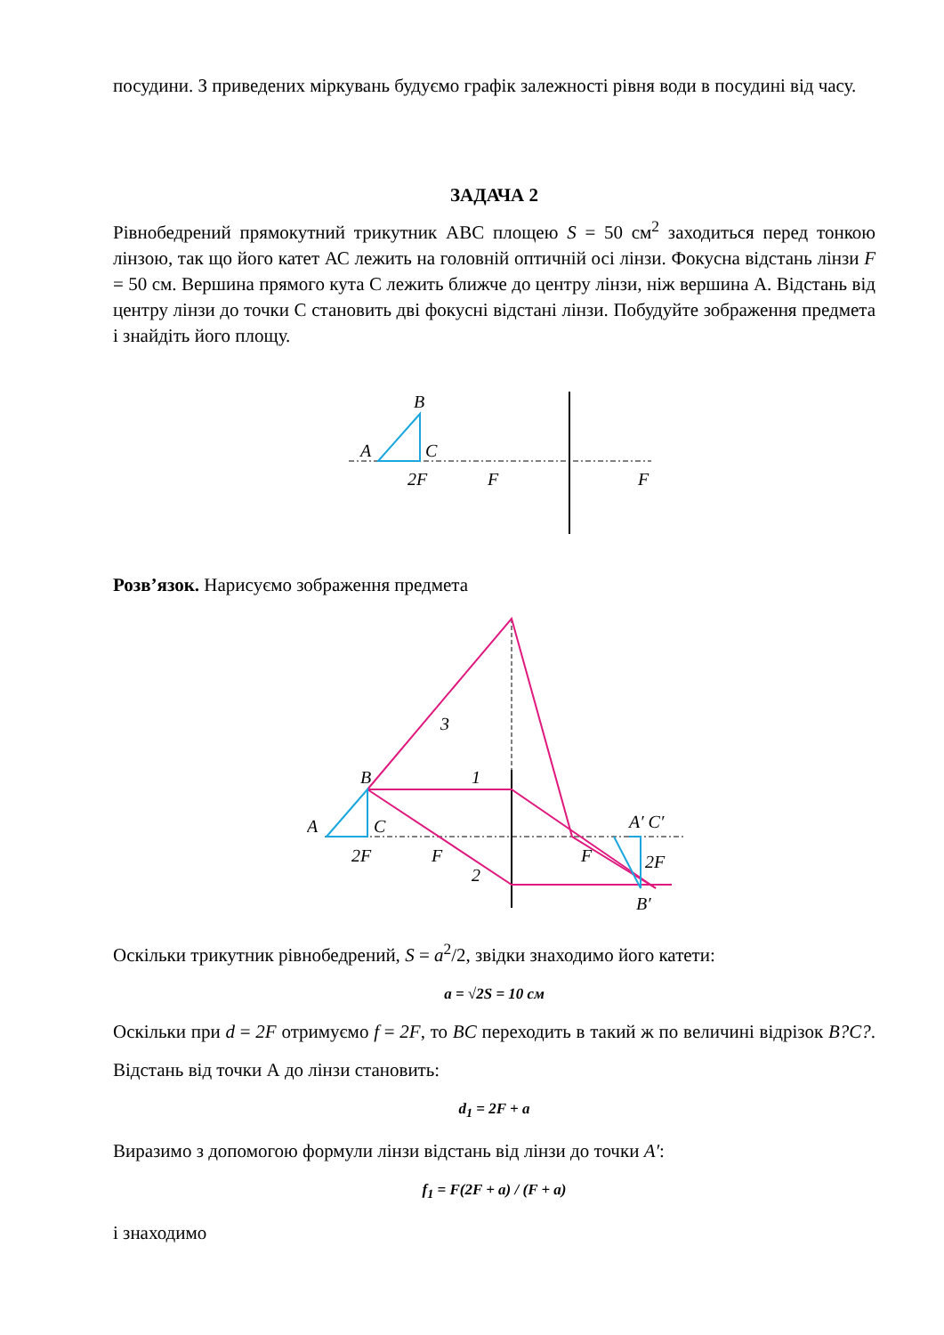посудини. З приведених міркувань будуємо графік залежності рівня води в посудині від часу.
ЗАДАЧА 2
Рівнобедрений прямокутний трикутник АВС площею S = 50 см<sup>2</sup> заходиться перед тонкою лінзою, так що його катет АС лежить на головній оптичній осі лінзи. Фокусна відстань лінзи F = 50 см. Вершина прямого кута С лежить ближче до центру лінзи, ніж вершина А. Відстань від центру лінзи до точки С становить дві фокусні відстані лінзи. Побудуйте зображення предмета і знайдіть його площу.
B
A
C
2F
F
F
Розв’язок. Нарисуємо зображення предмета
3
1
2
B
A
C
2F
F
F
A′ C′
2F
B′
Оскільки трикутник рівнобедрений, S = a<sup>2</sup>/2, звідки знаходимо його катети:
a = √2S = 10 см
Оскільки при d = 2F отримуємо f = 2F, то BC переходить в такий ж по величині відрізок B?C?. Відстань від точки А до лінзи становить:
d<sub>1</sub> = 2F + a
Виразимо з допомогою формули лінзи відстань від лінзи до точки A′:
f<sub>1</sub> = F(2F + a) / (F + a)
і знаходимо